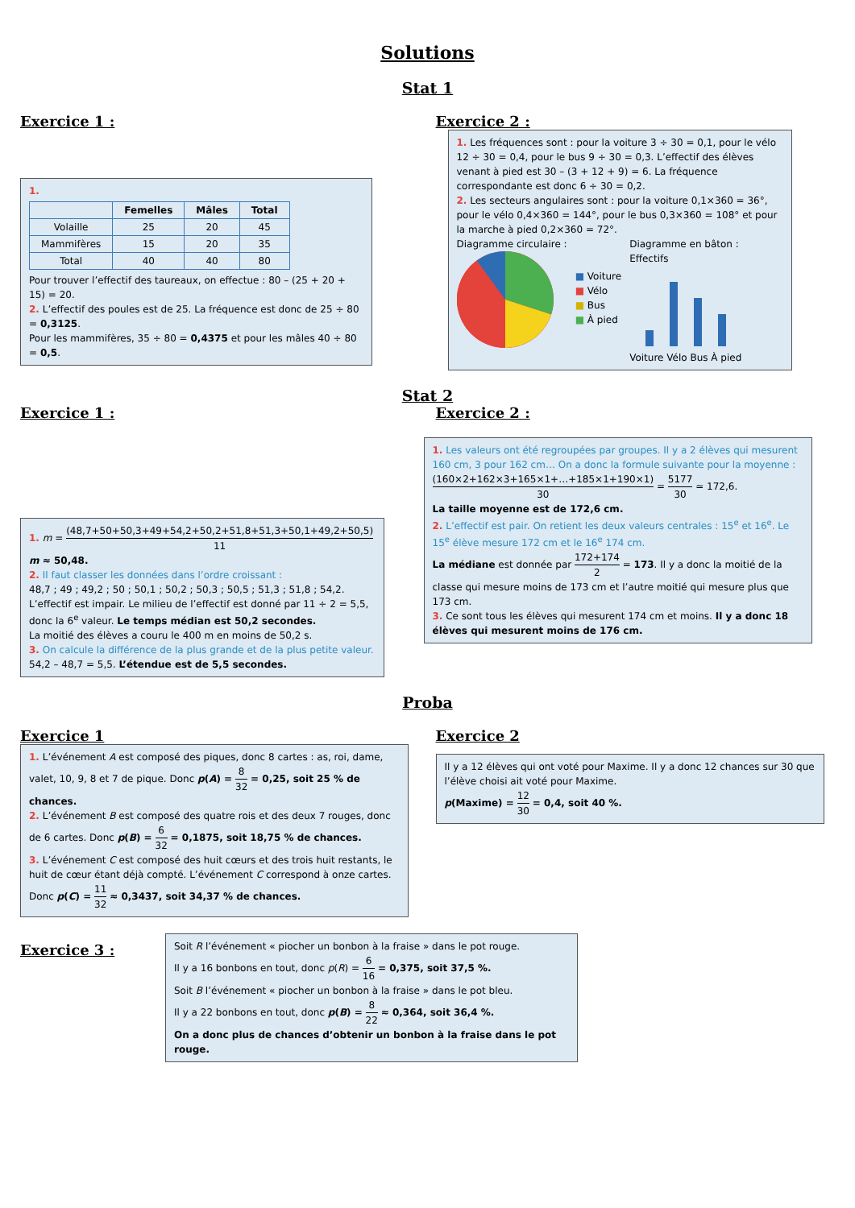Solutions
Stat 1
Exercice 1 :
1.
| | Femelles | Mâles | Total |
| --- | --- | --- | --- |
| Volaille | 25 | 20 | 45 |
| Mammifères | 15 | 20 | 35 |
| Total | 40 | 40 | 80 |
Pour trouver l’effectif des taureaux, on effectue : 80 – (25 + 20 + 15) = 20.
2. L’effectif des poules est de 25. La fréquence est donc de 25 ÷ 80 = 0,3125.
Pour les mammifères, 35 ÷ 80 = 0,4375 et pour les mâles 40 ÷ 80 = 0,5.
Exercice 2 :
1. Les fréquences sont : pour la voiture 3 ÷ 30 = 0,1, pour le vélo 12 ÷ 30 = 0,4, pour le bus 9 ÷ 30 = 0,3. L’effectif des élèves venant à pied est 30 – (3 + 12 + 9) = 6. La fréquence correspondante est donc 6 ÷ 30 = 0,2.
2. Les secteurs angulaires sont : pour la voiture 0,1×360 = 36°, pour le vélo 0,4×360 = 144°, pour le bus 0,3×360 = 108° et pour la marche à pied 0,2×360 = 72°.
Diagramme circulaire :
■ Voiture
■ Vélo
■ Bus
■ À pied
Diagramme en bâton :
Effectifs
Voiture Vélo Bus À pied
Stat 2
Exercice 1 :
1. m = (48,7+50+50,3+49+54,2+50,2+51,8+51,3+50,1+49,2+50,5) 11
m ≈ 50,48.
2. Il faut classer les données dans l’ordre croissant :
48,7 ; 49 ; 49,2 ; 50 ; 50,1 ; 50,2 ; 50,3 ; 50,5 ; 51,3 ; 51,8 ; 54,2.
L’effectif est impair. Le milieu de l’effectif est donné par 11 ÷ 2 = 5,5, donc la 6<sup>e</sup> valeur. Le temps médian est 50,2 secondes.
La moitié des élèves a couru le 400 m en moins de 50,2 s.
3. On calcule la différence de la plus grande et de la plus petite valeur.
54,2 – 48,7 = 5,5. L’étendue est de 5,5 secondes.
Exercice 2 :
1. Les valeurs ont été regroupées par groupes. Il y a 2 élèves qui mesurent 160 cm, 3 pour 162 cm… On a donc la formule suivante pour la moyenne :
(160×2+162×3+165×1+…+185×1+190×1) 30 = 5177 30 ≃ 172,6.
La taille moyenne est de 172,6 cm.
2. L’effectif est pair. On retient les deux valeurs centrales : 15<sup>e</sup> et 16<sup>e</sup>. Le 15<sup>e</sup> élève mesure 172 cm et le 16<sup>e</sup> 174 cm.
La médiane est donnée par 172+174 2 = 173. Il y a donc la moitié de la classe qui mesure moins de 173 cm et l’autre moitié qui mesure plus que 173 cm.
3. Ce sont tous les élèves qui mesurent 174 cm et moins. Il y a donc 18 élèves qui mesurent moins de 176 cm.
Proba
Exercice 1
1. L’événement A est composé des piques, donc 8 cartes : as, roi, dame, valet, 10, 9, 8 et 7 de pique. Donc p(A) = 8 32 = 0,25, soit 25 % de chances.
2. L’événement B est composé des quatre rois et des deux 7 rouges, donc de 6 cartes. Donc p(B) = 6 32 = 0,1875, soit 18,75 % de chances.
3. L’événement C est composé des huit cœurs et des trois huit restants, le huit de cœur étant déjà compté. L’événement C correspond à onze cartes.
Donc p(C) = 11 32 ≈ 0,3437, soit 34,37 % de chances.
Exercice 2
Il y a 12 élèves qui ont voté pour Maxime. Il y a donc 12 chances sur 30 que l’élève choisi ait voté pour Maxime.
p(Maxime) = 12 30 = 0,4, soit 40 %.
Exercice 3 :
Soit R l’événement « piocher un bonbon à la fraise » dans le pot rouge.
Il y a 16 bonbons en tout, donc p(R) = 6 16 = 0,375, soit 37,5 %.
Soit B l’événement « piocher un bonbon à la fraise » dans le pot bleu.
Il y a 22 bonbons en tout, donc p(B) = 8 22 ≈ 0,364, soit 36,4 %.
On a donc plus de chances d’obtenir un bonbon à la fraise dans le pot rouge.